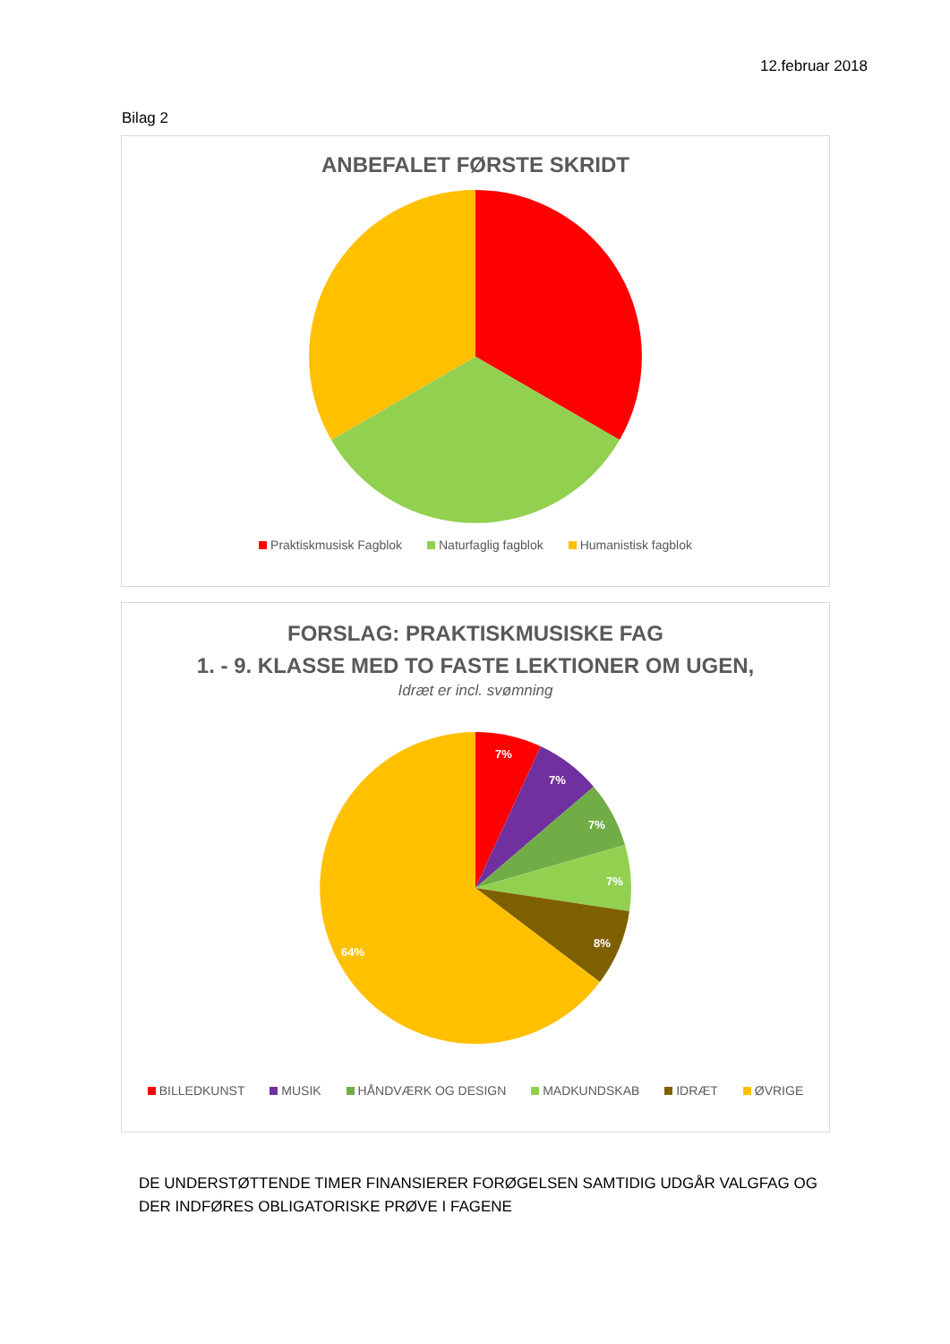12.februar 2018
Bilag 2
ANBEFALET FØRSTE SKRIDT
Praktiskmusisk Fagblok Naturfaglig fagblok Humanistisk fagblok
FORSLAG: PRAKTISKMUSISKE FAG
1. - 9. KLASSE MED TO FASTE LEKTIONER OM UGEN,
Idræt er incl. svømning
7%
7%
7%
7%
8%
64%
BILLEDKUNST MUSIK HÅNDVÆRK OG DESIGN MADKUNDSKAB IDRÆT ØVRIGE
DE UNDERSTØTTENDE TIMER FINANSIERER FORØGELSEN SAMTIDIG UDGÅR VALGFAG OG DER INDFØRES OBLIGATORISKE PRØVE I FAGENE